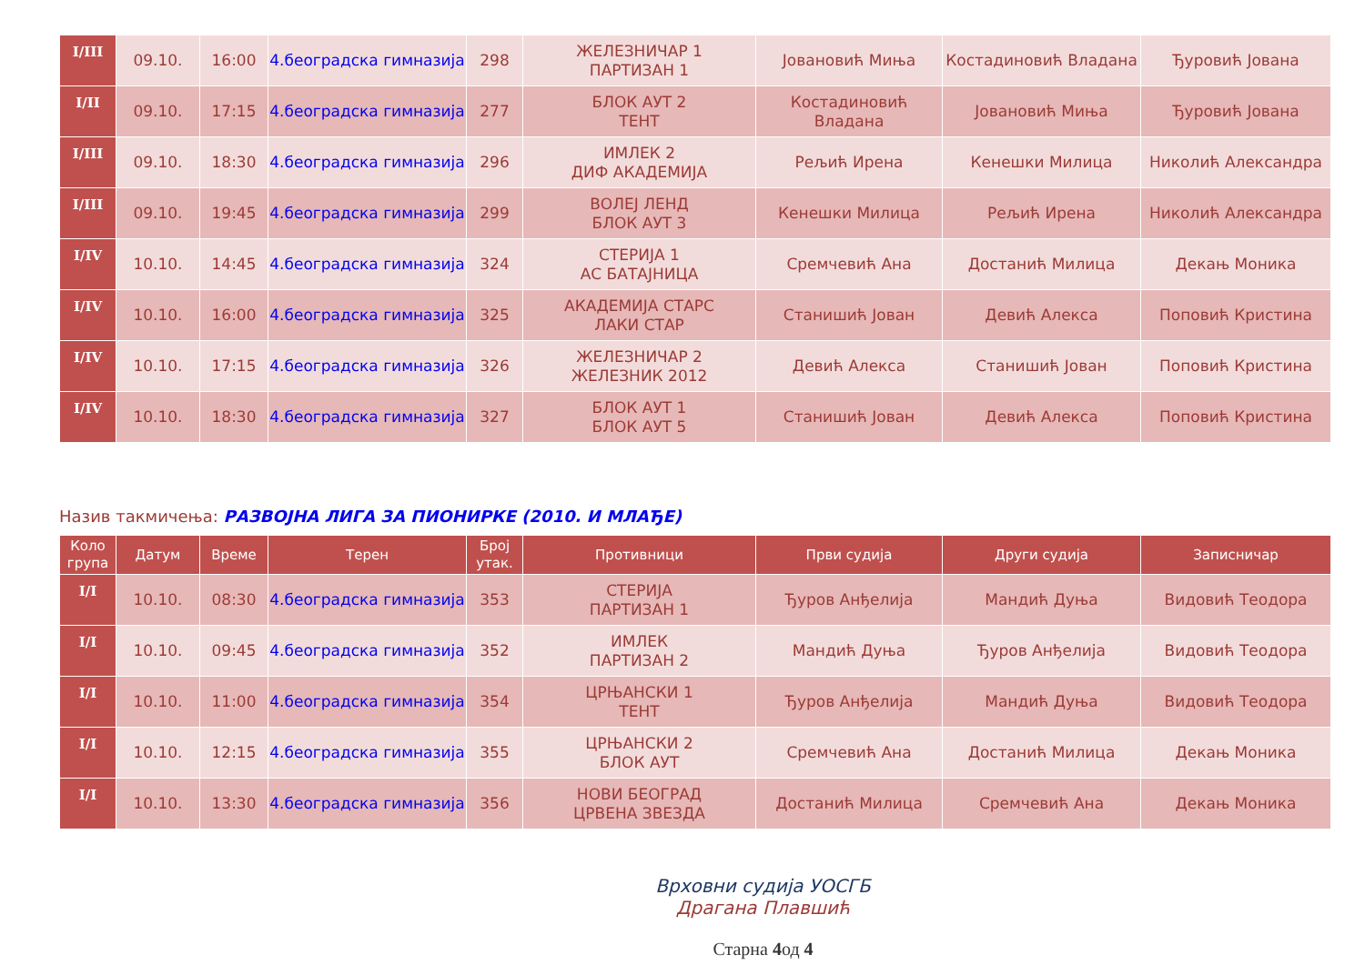| I/III | 09.10. | 16:00 | 4.београдска гимназија | 298 | ЖЕЛЕЗНИЧАР 1 ПАРТИЗАН 1 | Јовановић Миња | Костадиновић Владана | Ђуровић Јована |
| I/II | 09.10. | 17:15 | 4.београдска гимназија | 277 | БЛОК АУТ 2 ТЕНТ | Костадиновић Владана | Јовановић Миња | Ђуровић Јована |
| I/III | 09.10. | 18:30 | 4.београдска гимназија | 296 | ИМЛЕК 2 ДИФ АКАДЕМИЈА | Рељић Ирена | Кенешки Милица | Николић Александра |
| I/III | 09.10. | 19:45 | 4.београдска гимназија | 299 | ВОЛЕЈ ЛЕНД БЛОК АУТ 3 | Кенешки Милица | Рељић Ирена | Николић Александра |
| I/IV | 10.10. | 14:45 | 4.београдска гимназија | 324 | СТЕРИЈА 1 АС БАТАЈНИЦА | Сремчевић Ана | Достанић Милица | Декањ Моника |
| I/IV | 10.10. | 16:00 | 4.београдска гимназија | 325 | АКАДЕМИЈА СТАРС ЛАКИ СТАР | Станишић Јован | Девић Алекса | Поповић Кристина |
| I/IV | 10.10. | 17:15 | 4.београдска гимназија | 326 | ЖЕЛЕЗНИЧАР 2 ЖЕЛЕЗНИК 2012 | Девић Алекса | Станишић Јован | Поповић Кристина |
| I/IV | 10.10. | 18:30 | 4.београдска гимназија | 327 | БЛОК АУТ 1 БЛОК АУТ 5 | Станишић Јован | Девић Алекса | Поповић Кристина |
Назив такмичења: РАЗВОЈНА ЛИГА ЗА ПИОНИРКЕ (2010. И МЛАЂЕ)
| Коло група | Датум | Време | Терен | Број утак. | Противници | Први судија | Други судија | Записничар |
| --- | --- | --- | --- | --- | --- | --- | --- | --- |
| I/I | 10.10. | 08:30 | 4.београдска гимназија | 353 | СТЕРИЈА ПАРТИЗАН 1 | Ђуров Анђелија | Мандић Дуња | Видовић Теодора |
| I/I | 10.10. | 09:45 | 4.београдска гимназија | 352 | ИМЛЕК ПАРТИЗАН 2 | Мандић Дуња | Ђуров Анђелија | Видовић Теодора |
| I/I | 10.10. | 11:00 | 4.београдска гимназија | 354 | ЦРЊАНСКИ 1 ТЕНТ | Ђуров Анђелија | Мандић Дуња | Видовић Теодора |
| I/I | 10.10. | 12:15 | 4.београдска гимназија | 355 | ЦРЊАНСКИ 2 БЛОК АУТ | Сремчевић Ана | Достанић Милица | Декањ Моника |
| I/I | 10.10. | 13:30 | 4.београдска гимназија | 356 | НОВИ БЕОГРАД ЦРВЕНА ЗВЕЗДА | Достанић Милица | Сремчевић Ана | Декањ Моника |
Врховни судија УОСГБ
Драгана Плавшић
Старна 4од 4